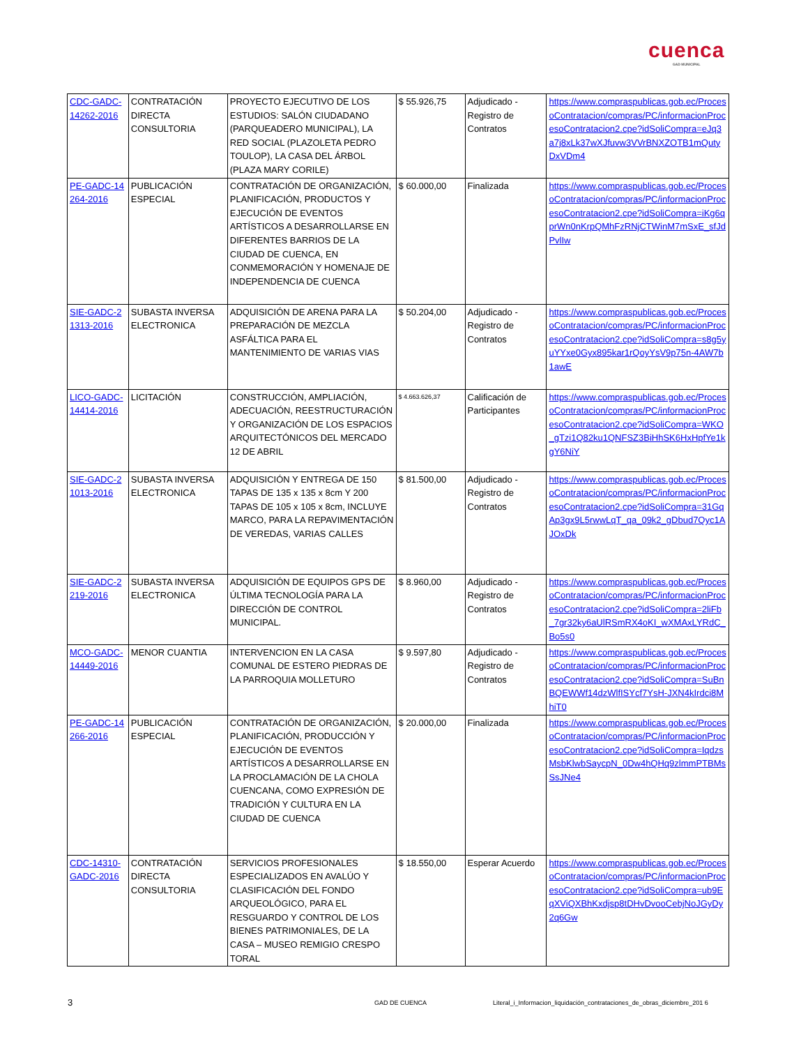cuenca
GAD MUNICIPAL
| CDC-GADC-14262-2016 | CONTRATACIÓN DIRECTA CONSULTORIA | PROYECTO EJECUTIVO DE LOS ESTUDIOS: SALÓN CIUDADANO (PARQUEADERO MUNICIPAL), LA RED SOCIAL (PLAZOLETA PEDRO TOULOP), LA CASA DEL ÁRBOL (PLAZA MARY CORILE) | $ 55.926,75 | Adjudicado - Registro de Contratos | https://www.compraspublicas.gob.ec/ProcesoContratacion/compras/PC/informacionProcesoContratacion2.cpe?idSoliCompra=eJq3a7j8xLk37wXJfuvw3VVrBNXZOTB1mQutyDxVDm4 |
| PE-GADC-14264-2016 | PUBLICACIÓN ESPECIAL | CONTRATACIÓN DE ORGANIZACIÓN, PLANIFICACIÓN, PRODUCTOS Y EJECUCIÓN DE EVENTOS ARTÍSTICOS A DESARROLLARSE EN DIFERENTES BARRIOS DE LA CIUDAD DE CUENCA, EN CONMEMORACIÓN Y HOMENAJE DE INDEPENDENCIA DE CUENCA | $ 60.000,00 | Finalizada | https://www.compraspublicas.gob.ec/ProcesoContratacion/compras/PC/informacionProcesoContratacion2.cpe?idSoliCompra=iKg6qprWn0nKrpQMhFzRNjCTWinM7mSxE_sfJdPvlIw |
| SIE-GADC-21313-2016 | SUBASTA INVERSA ELECTRONICA | ADQUISICIÓN DE ARENA PARA LA PREPARACIÓN DE MEZCLA ASFÁLTICA PARA EL MANTENIMIENTO DE VARIAS VIAS | $ 50.204,00 | Adjudicado - Registro de Contratos | https://www.compraspublicas.gob.ec/ProcesoContratacion/compras/PC/informacionProcesoContratacion2.cpe?idSoliCompra=s8g5yuYYxe0Gyx895kar1rQoyYsV9p75n-4AW7b1awE |
| LICO-GADC-14414-2016 | LICITACIÓN | CONSTRUCCIÓN, AMPLIACIÓN, ADECUACIÓN, REESTRUCTURACIÓN Y ORGANIZACIÓN DE LOS ESPACIOS ARQUITECTÓNICOS DEL MERCADO 12 DE ABRIL | $ 4.663.626,37 | Calificación de Participantes | https://www.compraspublicas.gob.ec/ProcesoContratacion/compras/PC/informacionProcesoContratacion2.cpe?idSoliCompra=WKO_gTzi1Q82ku1QNFSZ3BiHhSK6HxHpfYe1kgY6NiY |
| SIE-GADC-21013-2016 | SUBASTA INVERSA ELECTRONICA | ADQUISICIÓN Y ENTREGA DE 150 TAPAS DE 135 x 135 x 8cm Y 200 TAPAS DE 105 x 105 x 8cm, INCLUYE MARCO, PARA LA REPAVIMENTACIÓN DE VEREDAS, VARIAS CALLES | $ 81.500,00 | Adjudicado - Registro de Contratos | https://www.compraspublicas.gob.ec/ProcesoContratacion/compras/PC/informacionProcesoContratacion2.cpe?idSoliCompra=31GqAp3gx9L5rwwLqT_qa_09k2_gDbud7Qyc1AJOxDk |
| SIE-GADC-2219-2016 | SUBASTA INVERSA ELECTRONICA | ADQUISICIÓN DE EQUIPOS GPS DE ÚLTIMA TECNOLOGÍA PARA LA DIRECCIÓN DE CONTROL MUNICIPAL. | $ 8.960,00 | Adjudicado - Registro de Contratos | https://www.compraspublicas.gob.ec/ProcesoContratacion/compras/PC/informacionProcesoContratacion2.cpe?idSoliCompra=2liFb_7gr32ky6aUlRSmRX4oKI_wXMAxLYRdC_Bo5s0 |
| MCO-GADC-14449-2016 | MENOR CUANTIA | INTERVENCION EN LA CASA COMUNAL DE ESTERO PIEDRAS DE LA PARROQUIA MOLLETURO | $ 9.597,80 | Adjudicado - Registro de Contratos | https://www.compraspublicas.gob.ec/ProcesoContratacion/compras/PC/informacionProcesoContratacion2.cpe?idSoliCompra=SuBnBQEWWf14dzWlfISYcf7YsH-JXN4kIrdci8MhiT0 |
| PE-GADC-14266-2016 | PUBLICACIÓN ESPECIAL | CONTRATACIÓN DE ORGANIZACIÓN, PLANIFICACIÓN, PRODUCCIÓN Y EJECUCIÓN DE EVENTOS ARTÍSTICOS A DESARROLLARSE EN LA PROCLAMACIÓN DE LA CHOLA CUENCANA, COMO EXPRESIÓN DE TRADICIÓN Y CULTURA EN LA CIUDAD DE CUENCA | $ 20.000,00 | Finalizada | https://www.compraspublicas.gob.ec/ProcesoContratacion/compras/PC/informacionProcesoContratacion2.cpe?idSoliCompra=IqdzsMsbKlwbSaycpN_0Dw4hQHq9zlmmPTBMsSsJNe4 |
| CDC-14310-GADC-2016 | CONTRATACIÓN DIRECTA CONSULTORIA | SERVICIOS PROFESIONALES ESPECIALIZADOS EN AVALÚO Y CLASIFICACIÓN DEL FONDO ARQUEOLÓGICO, PARA EL RESGUARDO Y CONTROL DE LOS BIENES PATRIMONIALES, DE LA CASA – MUSEO REMIGIO CRESPO TORAL | $ 18.550,00 | Esperar Acuerdo | https://www.compraspublicas.gob.ec/ProcesoContratacion/compras/PC/informacionProcesoContratacion2.cpe?idSoliCompra=ub9EqXViQXBhKxdjsp8tDHvDvooCebjNoJGyDy2q6Gw |
3 GAD DE CUENCA Literal_i_Informacion_liquidación_contrataciones_de_obras_diciembre_201 6